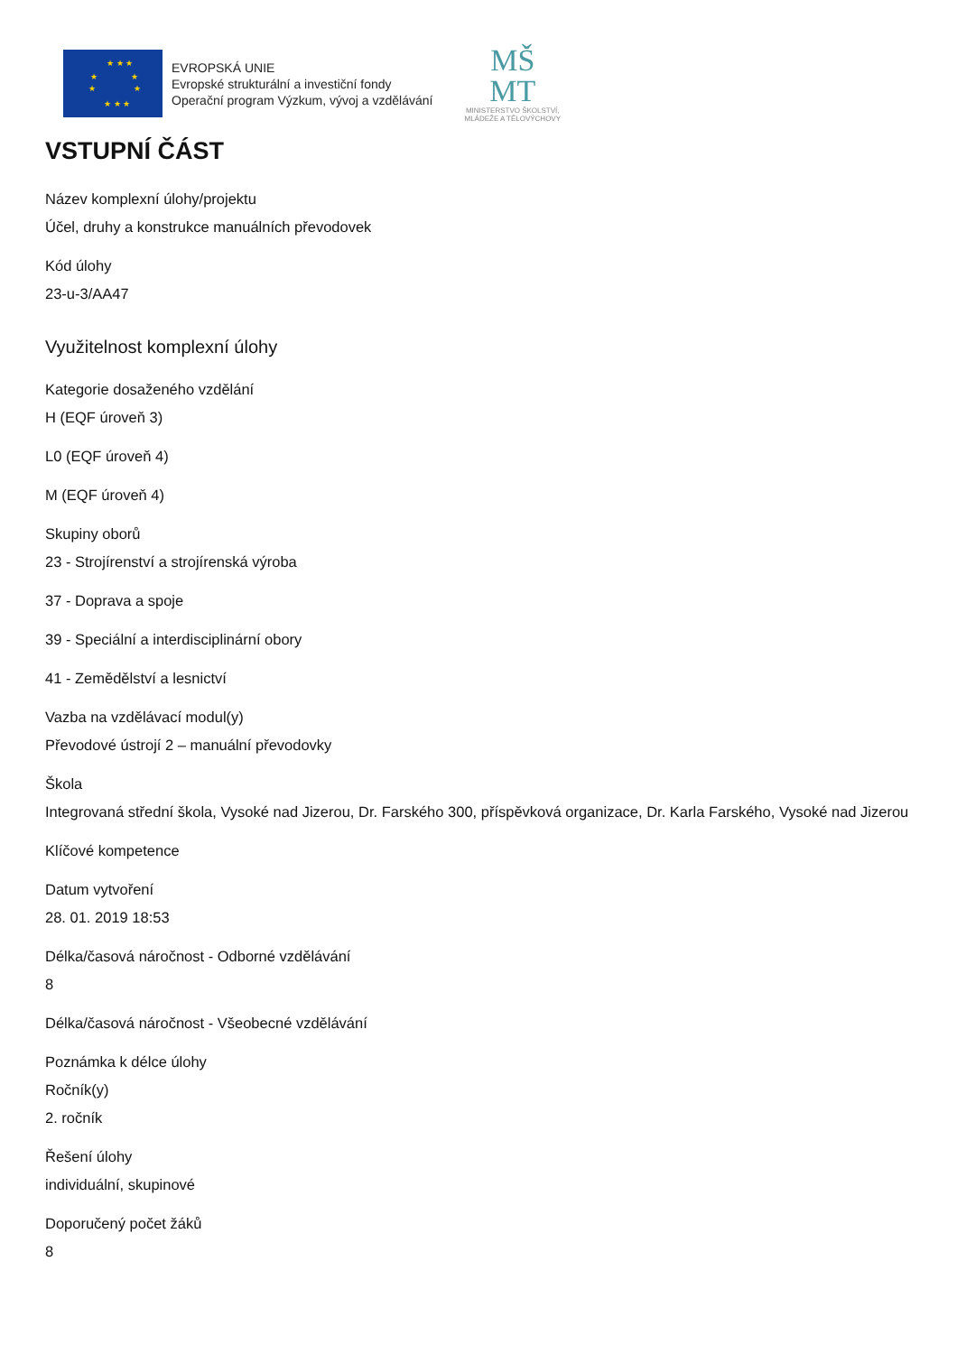★ ★ ★
★ ★
★ ★
★ ★ ★
EVROPSKÁ UNIE
Evropské strukturální a investiční fondy
Operační program Výzkum, vývoj a vzdělávání
MŠ
MT
MINISTERSTVO ŠKOLSTVÍ,
MLÁDEŽE A TĚLOVÝCHOVY
VSTUPNÍ ČÁST
Název komplexní úlohy/projektu
Účel, druhy a konstrukce manuálních převodovek
Kód úlohy
23-u-3/AA47
Využitelnost komplexní úlohy
Kategorie dosaženého vzdělání
H (EQF úroveň 3)
L0 (EQF úroveň 4)
M (EQF úroveň 4)
Skupiny oborů
23 - Strojírenství a strojírenská výroba
37 - Doprava a spoje
39 - Speciální a interdisciplinární obory
41 - Zemědělství a lesnictví
Vazba na vzdělávací modul(y)
Převodové ústrojí 2 – manuální převodovky
Škola
Integrovaná střední škola, Vysoké nad Jizerou, Dr. Farského 300, příspěvková organizace, Dr. Karla Farského, Vysoké nad Jizerou
Klíčové kompetence
Datum vytvoření
28. 01. 2019 18:53
Délka/časová náročnost - Odborné vzdělávání
8
Délka/časová náročnost - Všeobecné vzdělávání
Poznámka k délce úlohy
Ročník(y)
2. ročník
Řešení úlohy
individuální, skupinové
Doporučený počet žáků
8